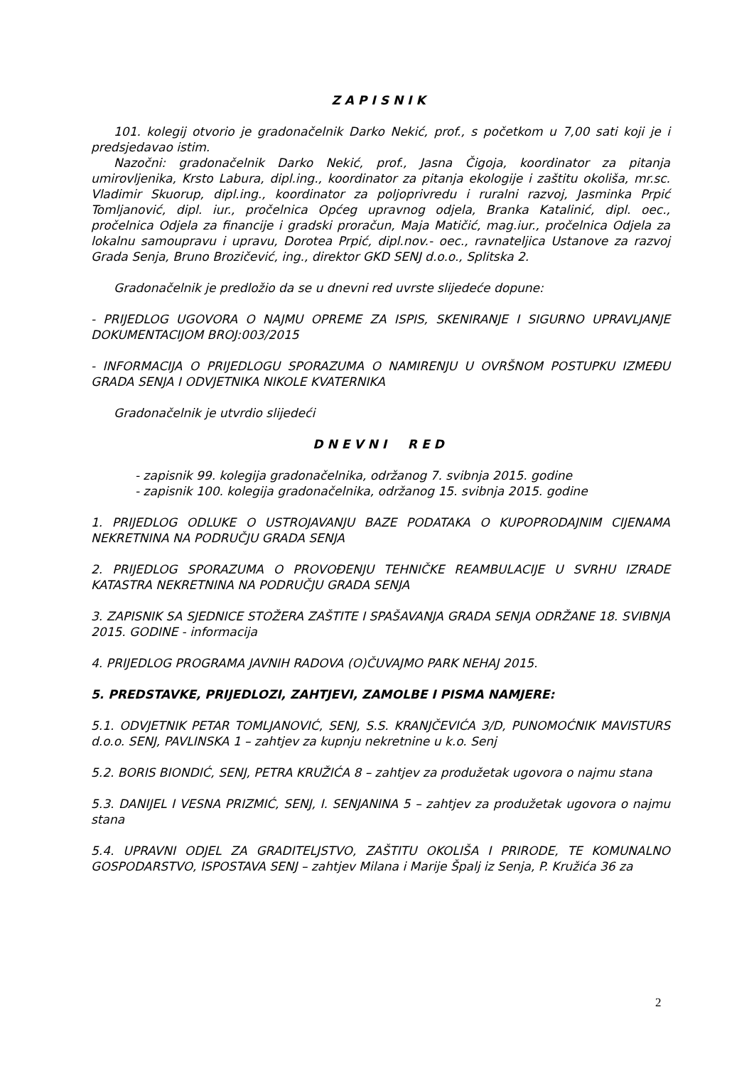ZAPISNIK
101. kolegij otvorio je gradonačelnik Darko Nekić, prof., s početkom u 7,00 sati koji je i predsjedavao istim.
Nazočni: gradonačelnik Darko Nekić, prof., Jasna Čigoja, koordinator za pitanja umirovljenika, Krsto Labura, dipl.ing., koordinator za pitanja ekologije i zaštitu okoliša, mr.sc. Vladimir Skuorup, dipl.ing., koordinator za poljoprivredu i ruralni razvoj, Jasminka Prpić Tomljanović, dipl. iur., pročelnica Općeg upravnog odjela, Branka Katalinić, dipl. oec., pročelnica Odjela za financije i gradski proračun, Maja Matičić, mag.iur., pročelnica Odjela za lokalnu samoupravu i upravu, Dorotea Prpić, dipl.nov.- oec., ravnateljica Ustanove za razvoj Grada Senja, Bruno Brozičević, ing., direktor GKD SENJ d.o.o., Splitska 2.
Gradonačelnik je predložio da se u dnevni red uvrste slijedeće dopune:
- PRIJEDLOG UGOVORA O NAJMU OPREME ZA ISPIS, SKENIRANJE I SIGURNO UPRAVLJANJE DOKUMENTACIJOM BROJ:003/2015
- INFORMACIJA O PRIJEDLOGU SPORAZUMA O NAMIRENJU U OVRŠNOM POSTUPKU IZMEĐU GRADA SENJA I ODVJETNIKA NIKOLE KVATERNIKA
Gradonačelnik je utvrdio slijedeći
DNEVNI RED
- zapisnik 99. kolegija gradonačelnika, održanog 7. svibnja 2015. godine
- zapisnik 100. kolegija gradonačelnika, održanog 15. svibnja 2015. godine
1. PRIJEDLOG ODLUKE O USTROJAVANJU BAZE PODATAKA O KUPOPRODAJNIM CIJENAMA NEKRETNINA NA PODRUČJU GRADA SENJA
2. PRIJEDLOG SPORAZUMA O PROVOĐENJU TEHNIČKE REAMBULACIJE U SVRHU IZRADE KATASTRA NEKRETNINA NA PODRUČJU GRADA SENJA
3. ZAPISNIK SA SJEDNICE STOŽERA ZAŠTITE I SPAŠAVANJA GRADA SENJA ODRŽANE 18. SVIBNJA 2015. GODINE - informacija
4. PRIJEDLOG PROGRAMA JAVNIH RADOVA (O)ČUVAJMO PARK NEHAJ 2015.
5. PREDSTAVKE, PRIJEDLOZI, ZAHTJEVI, ZAMOLBE I PISMA NAMJERE:
5.1. ODVJETNIK PETAR TOMLJANOVIĆ, SENJ, S.S. KRANJČEVIĆA 3/D, PUNOMOĆNIK MAVISTURS d.o.o. SENJ, PAVLINSKA 1 – zahtjev za kupnju nekretnine u k.o. Senj
5.2. BORIS BIONDIĆ, SENJ, PETRA KRUŽIĆA 8 – zahtjev za produžetak ugovora o najmu stana
5.3. DANIJEL I VESNA PRIZMIĆ, SENJ, I. SENJANINA 5 – zahtjev za produžetak ugovora o najmu stana
5.4. UPRAVNI ODJEL ZA GRADITELJSTVO, ZAŠTITU OKOLIŠA I PRIRODE, TE KOMUNALNO GOSPODARSTVO, ISPOSTAVA SENJ – zahtjev Milana i Marije Špalj iz Senja, P. Kružića 36 za
2